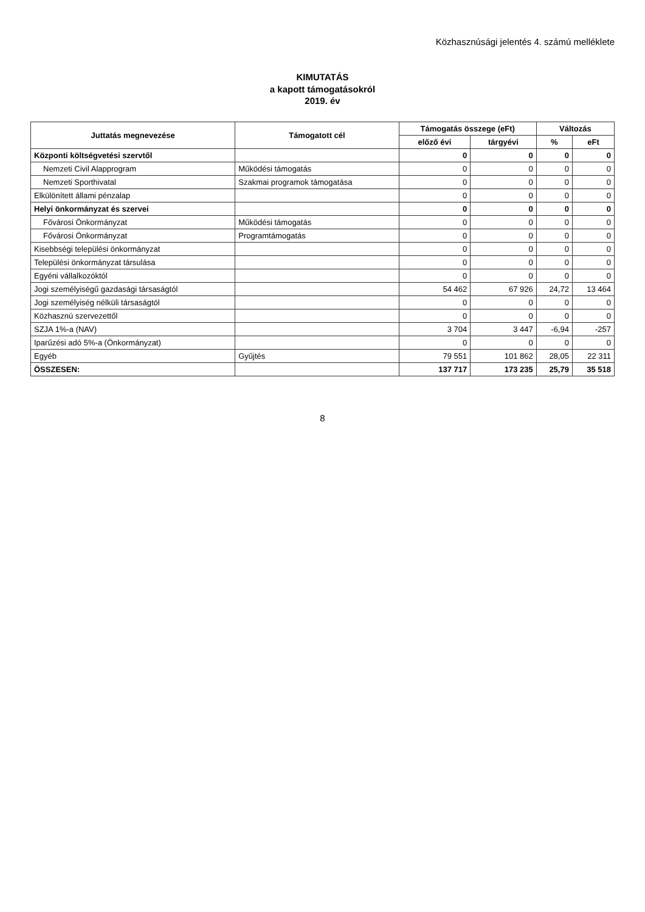Közhasznúsági jelentés 4. számú melléklete
KIMUTATÁS
a kapott támogatásokról
2019. év
| Juttatás megnevezése | Támogatott cél | Támogatás összege (eFt) | | Változás | |
| --- | --- | --- | --- | --- | --- |
| | | előző évi | tárgyévi | % | eFt |
| Központi költségvetési szervtől | | 0 | 0 | 0 | 0 |
| Nemzeti Civil Alapprogram | Működési támogatás | 0 | 0 | 0 | 0 |
| Nemzeti Sporthivatal | Szakmai programok támogatása | 0 | 0 | 0 | 0 |
| Elkülönített állami pénzalap | | 0 | 0 | 0 | 0 |
| Helyi önkormányzat és szervei | | 0 | 0 | 0 | 0 |
| Fővárosi Önkormányzat | Működési támogatás | 0 | 0 | 0 | 0 |
| Fővárosi Önkormányzat | Programtámogatás | 0 | 0 | 0 | 0 |
| Kisebbségi települési önkormányzat | | 0 | 0 | 0 | 0 |
| Települési önkormányzat társulása | | 0 | 0 | 0 | 0 |
| Egyéni vállalkozóktól | | 0 | 0 | 0 | 0 |
| Jogi személyiségű gazdasági társaságtól | | 54 462 | 67 926 | 24,72 | 13 464 |
| Jogi személyiség nélküli társaságtól | | 0 | 0 | 0 | 0 |
| Közhasznú szervezettől | | 0 | 0 | 0 | 0 |
| SZJA 1%-a (NAV) | | 3 704 | 3 447 | -6,94 | -257 |
| Iparűzési adó 5%-a (Önkormányzat) | | 0 | 0 | 0 | 0 |
| Egyéb | Gyűjtés | 79 551 | 101 862 | 28,05 | 22 311 |
| ÖSSZESEN: | | 137 717 | 173 235 | 25,79 | 35 518 |
8